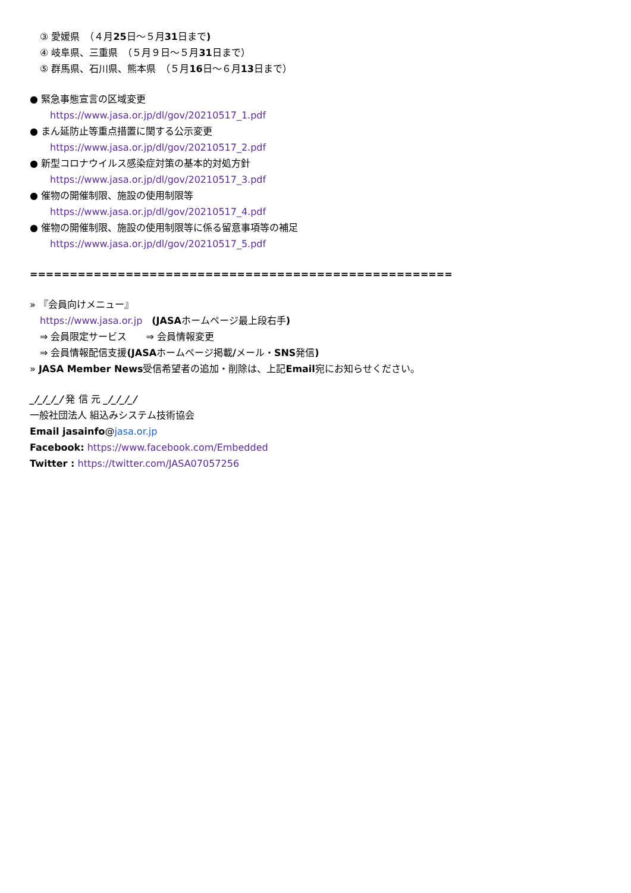③ 愛媛県　（４月25日～５月31日まで)
④ 岐阜県、三重県　（５月９日～５月31日まで）
⑤ 群馬県、石川県、熊本県　（５月16日～６月13日まで）
● 緊急事態宣言の区域変更
https://www.jasa.or.jp/dl/gov/20210517_1.pdf
● まん延防止等重点措置に関する公示変更
https://www.jasa.or.jp/dl/gov/20210517_2.pdf
● 新型コロナウイルス感染症対策の基本的対処方針
https://www.jasa.or.jp/dl/gov/20210517_3.pdf
● 催物の開催制限、施設の使用制限等
https://www.jasa.or.jp/dl/gov/20210517_4.pdf
● 催物の開催制限、施設の使用制限等に係る留意事項等の補足
https://www.jasa.or.jp/dl/gov/20210517_5.pdf
=====================================================
» 『会員向けメニュー』
https://www.jasa.or.jp　(JASAホームページ最上段右手)
⇒ 会員限定サービス　　⇒ 会員情報変更
⇒ 会員情報配信支援(JASAホームページ掲載/メール・SNS発信)
» JASA Member News受信希望者の追加・削除は、上記Email宛にお知らせください。
_/_/_/_/ 発 信 元 _/_/_/_/
一般社団法人 組込みシステム技術協会
Email jasainfo@jasa.or.jp
Facebook: https://www.facebook.com/Embedded
Twitter : https://twitter.com/JASA07057256